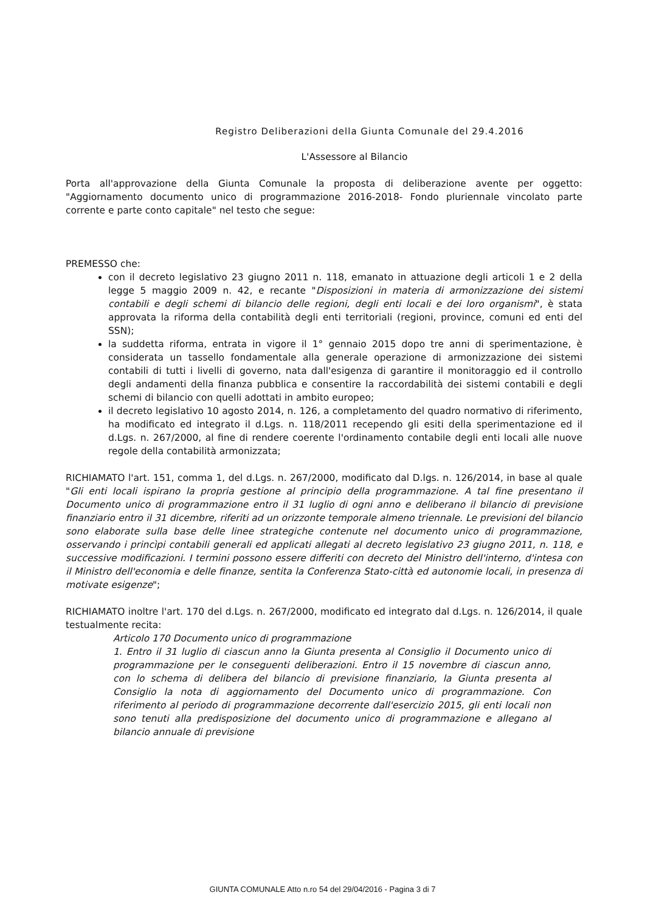Registro Deliberazioni della Giunta Comunale del 29.4.2016
L'Assessore al Bilancio
Porta all'approvazione della Giunta Comunale la proposta di deliberazione avente per oggetto: "Aggiornamento documento unico di programmazione 2016-2018- Fondo pluriennale vincolato parte corrente e parte conto capitale" nel testo che segue:
PREMESSO che:
con il decreto legislativo 23 giugno 2011 n. 118, emanato in attuazione degli articoli 1 e 2 della legge 5 maggio 2009 n. 42, e recante "Disposizioni in materia di armonizzazione dei sistemi contabili e degli schemi di bilancio delle regioni, degli enti locali e dei loro organismi", è stata approvata la riforma della contabilità degli enti territoriali (regioni, province, comuni ed enti del SSN);
la suddetta riforma, entrata in vigore il 1° gennaio 2015 dopo tre anni di sperimentazione, è considerata un tassello fondamentale alla generale operazione di armonizzazione dei sistemi contabili di tutti i livelli di governo, nata dall'esigenza di garantire il monitoraggio ed il controllo degli andamenti della finanza pubblica e consentire la raccordabilità dei sistemi contabili e degli schemi di bilancio con quelli adottati in ambito europeo;
il decreto legislativo 10 agosto 2014, n. 126, a completamento del quadro normativo di riferimento, ha modificato ed integrato il d.Lgs. n. 118/2011 recependo gli esiti della sperimentazione ed il d.Lgs. n. 267/2000, al fine di rendere coerente l'ordinamento contabile degli enti locali alle nuove regole della contabilità armonizzata;
RICHIAMATO l'art. 151, comma 1, del d.Lgs. n. 267/2000, modificato dal D.lgs. n. 126/2014, in base al quale "Gli enti locali ispirano la propria gestione al principio della programmazione. A tal fine presentano il Documento unico di programmazione entro il 31 luglio di ogni anno e deliberano il bilancio di previsione finanziario entro il 31 dicembre, riferiti ad un orizzonte temporale almeno triennale. Le previsioni del bilancio sono elaborate sulla base delle linee strategiche contenute nel documento unico di programmazione, osservando i princìpi contabili generali ed applicati allegati al decreto legislativo 23 giugno 2011, n. 118, e successive modificazioni. I termini possono essere differiti con decreto del Ministro dell'interno, d'intesa con il Ministro dell'economia e delle finanze, sentita la Conferenza Stato-città ed autonomie locali, in presenza di motivate esigenze";
RICHIAMATO inoltre l'art. 170 del d.Lgs. n. 267/2000, modificato ed integrato dal d.Lgs. n. 126/2014, il quale testualmente recita:
Articolo 170 Documento unico di programmazione
1. Entro il 31 luglio di ciascun anno la Giunta presenta al Consiglio il Documento unico di programmazione per le conseguenti deliberazioni. Entro il 15 novembre di ciascun anno, con lo schema di delibera del bilancio di previsione finanziario, la Giunta presenta al Consiglio la nota di aggiornamento del Documento unico di programmazione. Con riferimento al periodo di programmazione decorrente dall'esercizio 2015, gli enti locali non sono tenuti alla predisposizione del documento unico di programmazione e allegano al bilancio annuale di previsione
GIUNTA COMUNALE Atto n.ro 54 del 29/04/2016 - Pagina 3 di 7